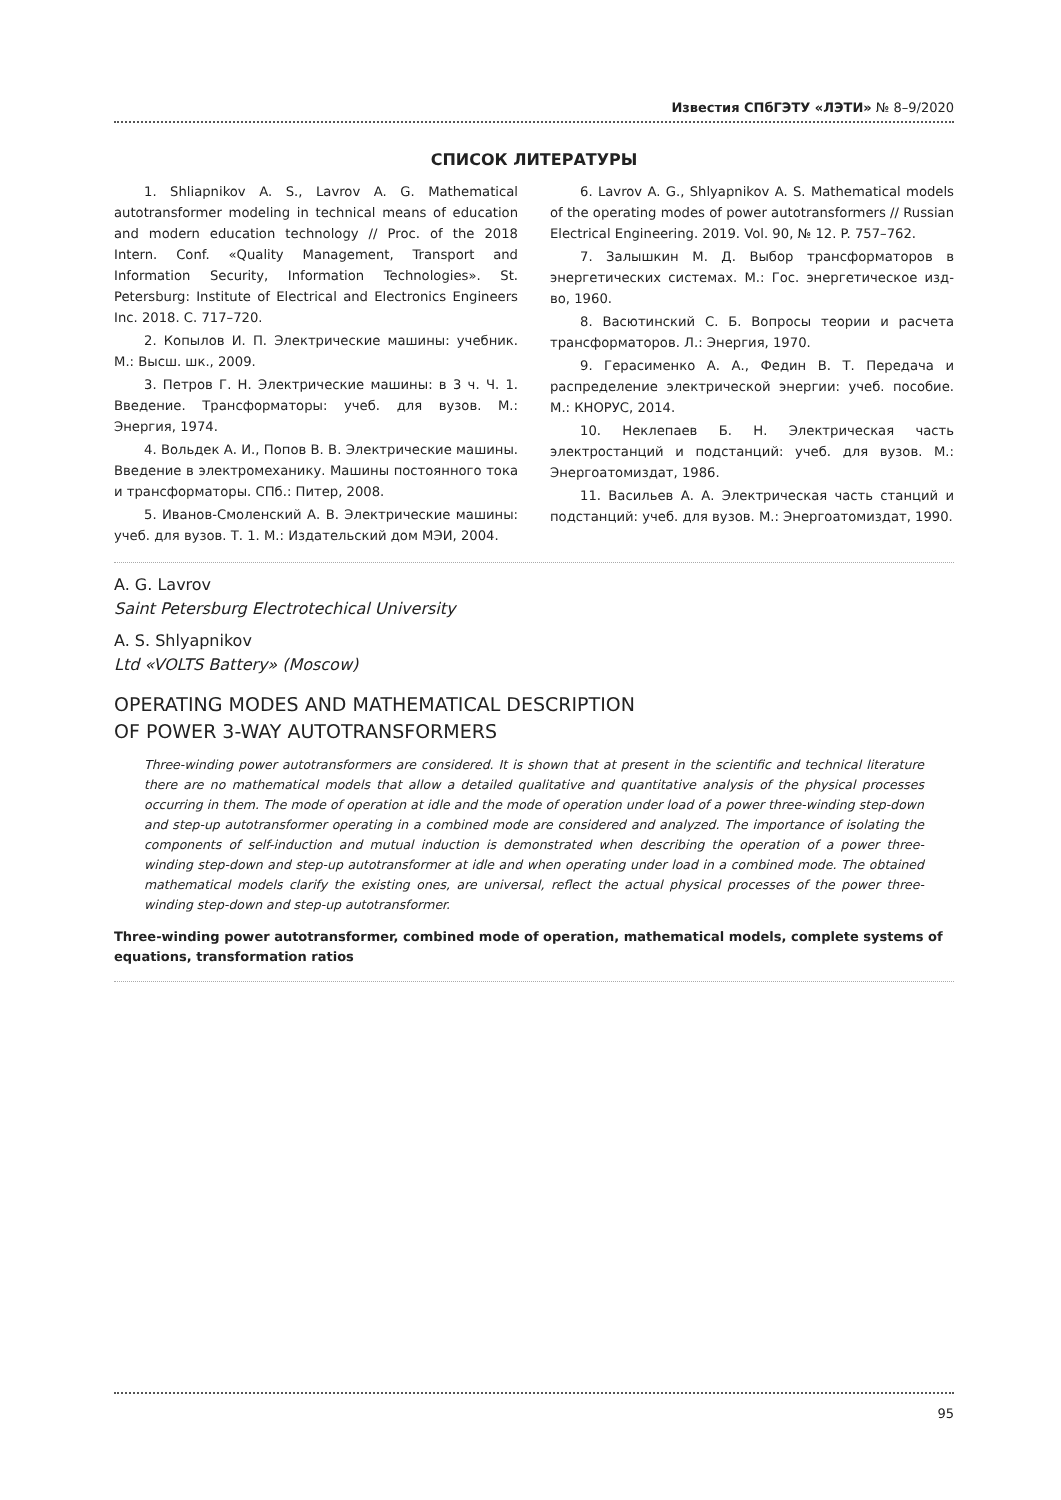Известия СПбГЭТУ «ЛЭТИ» № 8–9/2020
СПИСОК ЛИТЕРАТУРЫ
1. Shliapnikov A. S., Lavrov A. G. Mathematical autotransformer modeling in technical means of education and modern education technology // Proc. of the 2018 Intern. Conf. «Quality Management, Transport and Information Security, Information Technologies». St. Petersburg: Institute of Electrical and Electronics Engineers Inc. 2018. С. 717–720.
2. Копылов И. П. Электрические машины: учебник. М.: Высш. шк., 2009.
3. Петров Г. Н. Электрические машины: в 3 ч. Ч. 1. Введение. Трансформаторы: учеб. для вузов. М.: Энергия, 1974.
4. Вольдек А. И., Попов В. В. Электрические машины. Введение в электромеханику. Машины постоянного тока и трансформаторы. СПб.: Питер, 2008.
5. Иванов-Смоленский А. В. Электрические машины: учеб. для вузов. Т. 1. М.: Издательский дом МЭИ, 2004.
6. Lavrov A. G., Shlyapnikov A. S. Mathematical models of the operating modes of power autotransformers // Russian Electrical Engineering. 2019. Vol. 90, № 12. P. 757–762.
7. Залышкин М. Д. Выбор трансформаторов в энергетических системах. М.: Гос. энергетическое изд-во, 1960.
8. Васютинский С. Б. Вопросы теории и расчета трансформаторов. Л.: Энергия, 1970.
9. Герасименко А. А., Федин В. Т. Передача и распределение электрической энергии: учеб. пособие. М.: КНОРУС, 2014.
10. Неклепаев Б. Н. Электрическая часть электростанций и подстанций: учеб. для вузов. М.: Энергоатомиздат, 1986.
11. Васильев А. А. Электрическая часть станций и подстанций: учеб. для вузов. М.: Энергоатомиздат, 1990.
A. G. Lavrov
Saint Petersburg Electrotechical University
A. S. Shlyapnikov
Ltd «VOLTS Battery» (Moscow)
OPERATING MODES AND MATHEMATICAL DESCRIPTION
OF POWER 3-WAY AUTOTRANSFORMERS
Three-winding power autotransformers are considered. It is shown that at present in the scientific and technical literature there are no mathematical models that allow a detailed qualitative and quantitative analysis of the physical processes occurring in them. The mode of operation at idle and the mode of operation under load of a power three-winding step-down and step-up autotransformer operating in a combined mode are considered and analyzed. The importance of isolating the components of self-induction and mutual induction is demonstrated when describing the operation of a power three-winding step-down and step-up autotransformer at idle and when operating under load in a combined mode. The obtained mathematical models clarify the existing ones, are universal, reflect the actual physical processes of the power three-winding step-down and step-up autotransformer.
Three-winding power autotransformer, combined mode of operation, mathematical models, complete systems of equations, transformation ratios
95